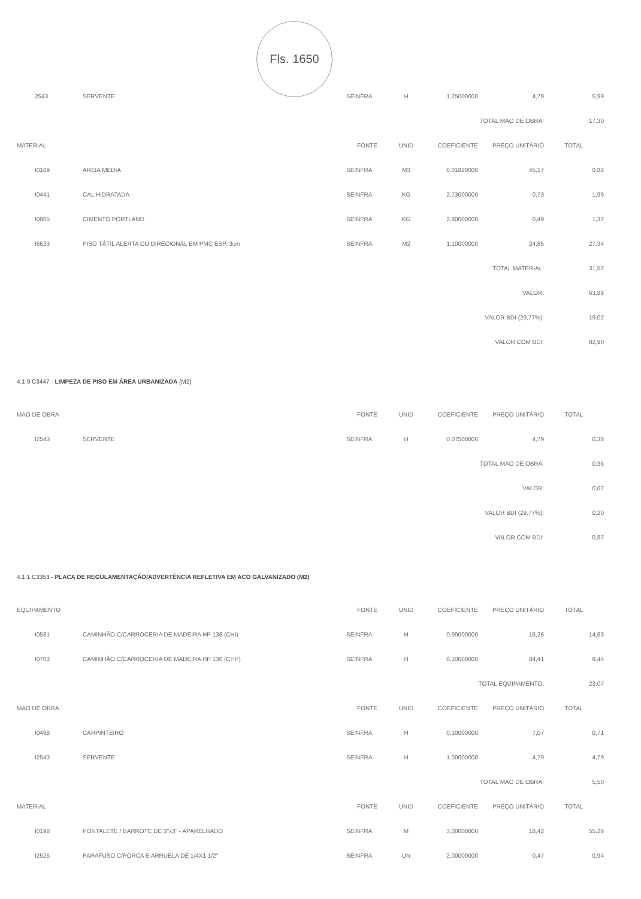Fls. 1650
| 2543 | SERVENTE | SEINFRA | H | 1,25000000 | 4,79 | 5,99 |
| TOTAL MAO DE OBRA: | | | | | | 17,30 |
| MATERIAL | | FONTE | UNID | COEFICIENTE | PREÇO UNITÁRIO | TOTAL |
| I0109 | AREIA MEDIA | SEINFRA | M3 | 0,01820000 | 45,17 | 0,82 |
| I0441 | CAL HIDRATADA | SEINFRA | KG | 2,73000000 | 0,73 | 1,99 |
| I0805 | CIMENTO PORTLAND | SEINFRA | KG | 2,80000000 | 0,49 | 1,37 |
| I6623 | PISO TÁTIL ALERTA OU DIRECIONAL EM PMC ESP. 3cm | SEINFRA | M2 | 1,10000000 | 24,85 | 27,34 |
| TOTAL MATERIAL: | | | | | | 31,52 |
| VALOR: | | | | | | 63,88 |
| VALOR BDI (29,77%): | | | | | | 19,02 |
| VALOR COM BDI: | | | | | | 82,90 |
4.1.9 C3447 - LIMPEZA DE PISO EM ÁREA URBANIZADA (M2)
| MAO DE OBRA | | FONTE | UNID | COEFICIENTE | PREÇO UNITÁRIO | TOTAL |
| --- | --- | --- | --- | --- | --- | --- |
| I2543 | SERVENTE | SEINFRA | H | 0,07500000 | 4,79 | 0,36 |
| TOTAL MAO DE OBRA: | | | | | | 0,36 |
| VALOR: | | | | | | 0,67 |
| VALOR BDI (29,77%): | | | | | | 0,20 |
| VALOR COM BDI: | | | | | | 0,87 |
4.1.1 C3353 - PLACA DE REGULAMENTAÇÃO/ADVERTÊNCIA REFLETIVA EM ACO GALVANIZADO (M2)
| EQUIPAMENTO | | FONTE | UNID | COEFICIENTE | PREÇO UNITÁRIO | TOTAL |
| --- | --- | --- | --- | --- | --- | --- |
| I0581 | CAMINHÃO C/CARROCERIA DE MADEIRA HP 136 (CHI) | SEINFRA | H | 0,90000000 | 16,26 | 14,63 |
| I0703 | CAMINHÃO C/CARROCERIA DE MADEIRA HP 136 (CHP) | SEINFRA | H | 0,10000000 | 84,41 | 8,44 |
| TOTAL EQUIPAMENTO: | | | | | | 23,07 |
| MAO DE OBRA | | FONTE | UNID | COEFICIENTE | PREÇO UNITÁRIO | TOTAL |
| I0498 | CARPINTEIRO | SEINFRA | H | 0,10000000 | 7,07 | 0,71 |
| I2543 | SERVENTE | SEINFRA | H | 1,00000000 | 4,79 | 4,79 |
| TOTAL MAO DE OBRA: | | | | | | 5,50 |
| MATERIAL | | FONTE | UNID | COEFICIENTE | PREÇO UNITÁRIO | TOTAL |
| I0198 | PONTALETE / BARROTE DE 3"x3" - APARELHADO | SEINFRA | M | 3,00000000 | 18,42 | 55,26 |
| I2525 | PARAFUSO C/PORCA E ARRUELA DE 1/4X1 1/2" | SEINFRA | UN | 2,00000000 | 0,47 | 0,94 |